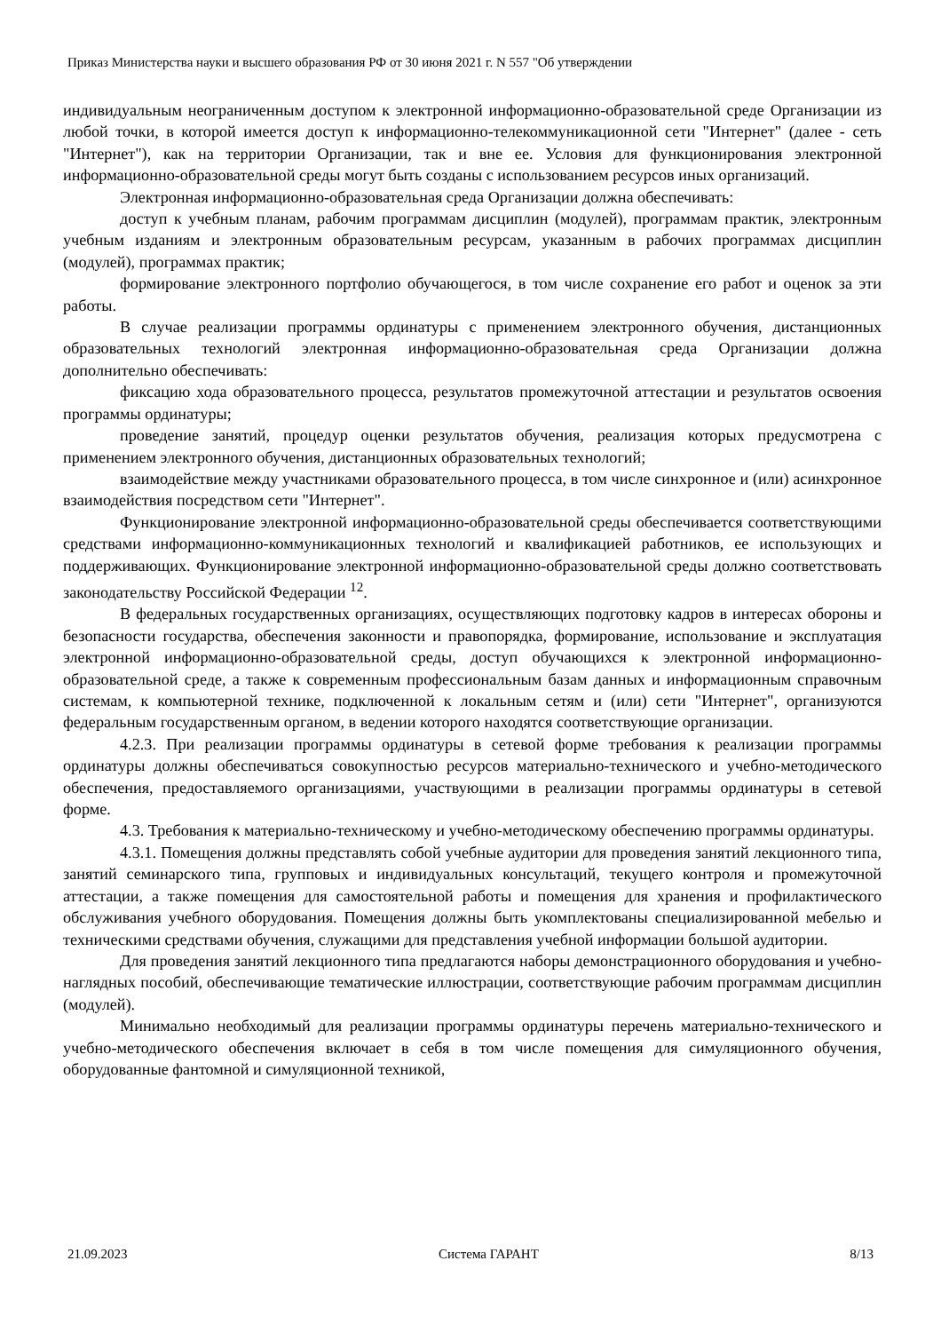Приказ Министерства науки и высшего образования РФ от 30 июня 2021 г. N 557 "Об утверждении
индивидуальным неограниченным доступом к электронной информационно-образовательной среде Организации из любой точки, в которой имеется доступ к информационно-телекоммуникационной сети "Интернет" (далее - сеть "Интернет"), как на территории Организации, так и вне ее. Условия для функционирования электронной информационно-образовательной среды могут быть созданы с использованием ресурсов иных организаций.
Электронная информационно-образовательная среда Организации должна обеспечивать:
доступ к учебным планам, рабочим программам дисциплин (модулей), программам практик, электронным учебным изданиям и электронным образовательным ресурсам, указанным в рабочих программах дисциплин (модулей), программах практик;
формирование электронного портфолио обучающегося, в том числе сохранение его работ и оценок за эти работы.
В случае реализации программы ординатуры с применением электронного обучения, дистанционных образовательных технологий электронная информационно-образовательная среда Организации должна дополнительно обеспечивать:
фиксацию хода образовательного процесса, результатов промежуточной аттестации и результатов освоения программы ординатуры;
проведение занятий, процедур оценки результатов обучения, реализация которых предусмотрена с применением электронного обучения, дистанционных образовательных технологий;
взаимодействие между участниками образовательного процесса, в том числе синхронное и (или) асинхронное взаимодействия посредством сети "Интернет".
Функционирование электронной информационно-образовательной среды обеспечивается соответствующими средствами информационно-коммуникационных технологий и квалификацией работников, ее использующих и поддерживающих. Функционирование электронной информационно-образовательной среды должно соответствовать законодательству Российской Федерации <sup>12</sup>.
В федеральных государственных организациях, осуществляющих подготовку кадров в интересах обороны и безопасности государства, обеспечения законности и правопорядка, формирование, использование и эксплуатация электронной информационно-образовательной среды, доступ обучающихся к электронной информационно-образовательной среде, а также к современным профессиональным базам данных и информационным справочным системам, к компьютерной технике, подключенной к локальным сетям и (или) сети "Интернет", организуются федеральным государственным органом, в ведении которого находятся соответствующие организации.
4.2.3. При реализации программы ординатуры в сетевой форме требования к реализации программы ординатуры должны обеспечиваться совокупностью ресурсов материально-технического и учебно-методического обеспечения, предоставляемого организациями, участвующими в реализации программы ординатуры в сетевой форме.
4.3. Требования к материально-техническому и учебно-методическому обеспечению программы ординатуры.
4.3.1. Помещения должны представлять собой учебные аудитории для проведения занятий лекционного типа, занятий семинарского типа, групповых и индивидуальных консультаций, текущего контроля и промежуточной аттестации, а также помещения для самостоятельной работы и помещения для хранения и профилактического обслуживания учебного оборудования. Помещения должны быть укомплектованы специализированной мебелью и техническими средствами обучения, служащими для представления учебной информации большой аудитории.
Для проведения занятий лекционного типа предлагаются наборы демонстрационного оборудования и учебно-наглядных пособий, обеспечивающие тематические иллюстрации, соответствующие рабочим программам дисциплин (модулей).
Минимально необходимый для реализации программы ординатуры перечень материально-технического и учебно-методического обеспечения включает в себя в том числе помещения для симуляционного обучения, оборудованные фантомной и симуляционной техникой,
21.09.2023 Система ГАРАНТ 8/13